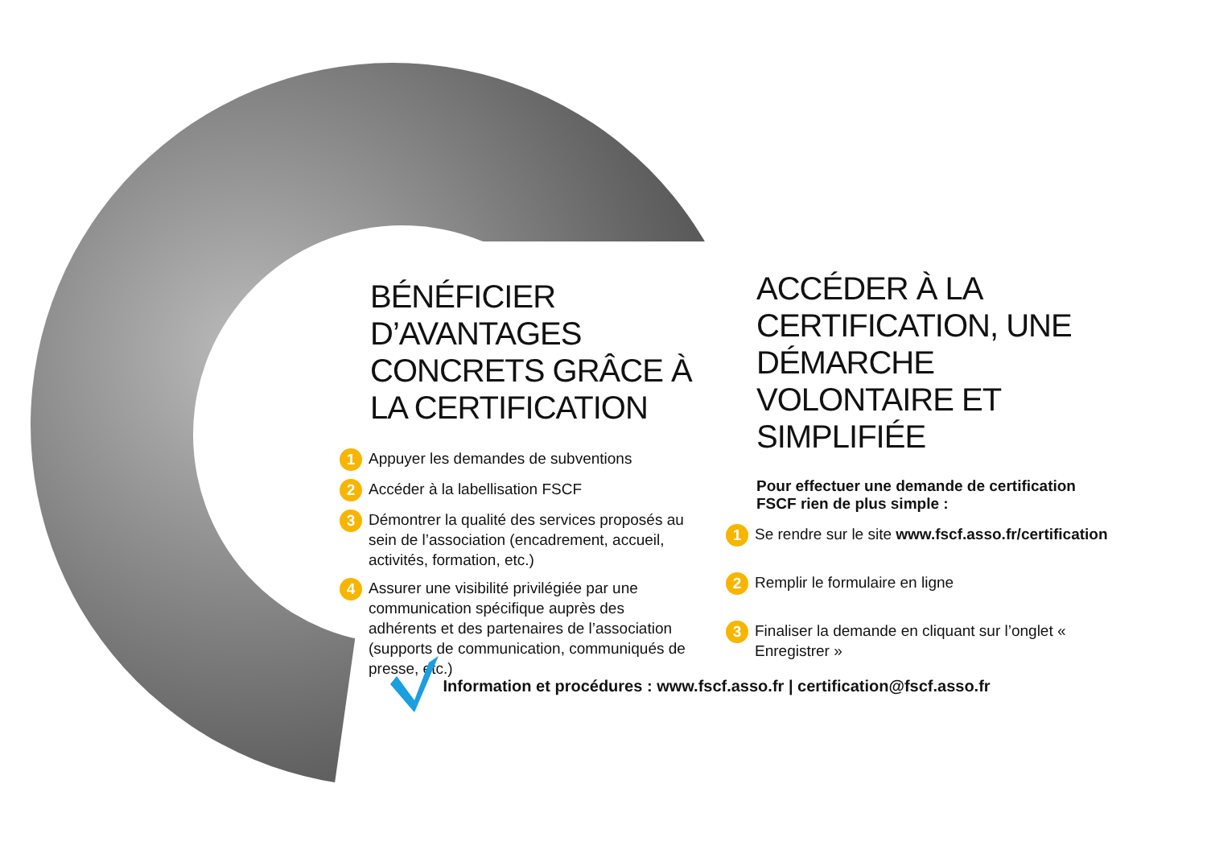BÉNÉFICIER D’AVANTAGES CONCRETS GRÂCE À LA CERTIFICATION
1 Appuyer les demandes de subventions
2 Accéder à la labellisation FSCF
3 Démontrer la qualité des services proposés au sein de l’association (encadrement, accueil, activités, formation, etc.)
4 Assurer une visibilité privilégiée par une communication spécifique auprès des adhérents et des partenaires de l’association (supports de communication, communiqués de presse, etc.)
ACCÉDER À LA CERTIFICATION, UNE DÉMARCHE VOLONTAIRE ET SIMPLIFIÉE
Pour effectuer une demande de certification
FSCF rien de plus simple :
1 Se rendre sur le site www.fscf.asso.fr/certification
2 Remplir le formulaire en ligne
3 Finaliser la demande en cliquant sur l’onglet « Enregistrer »
Information et procédures : www.fscf.asso.fr | certification@fscf.asso.fr